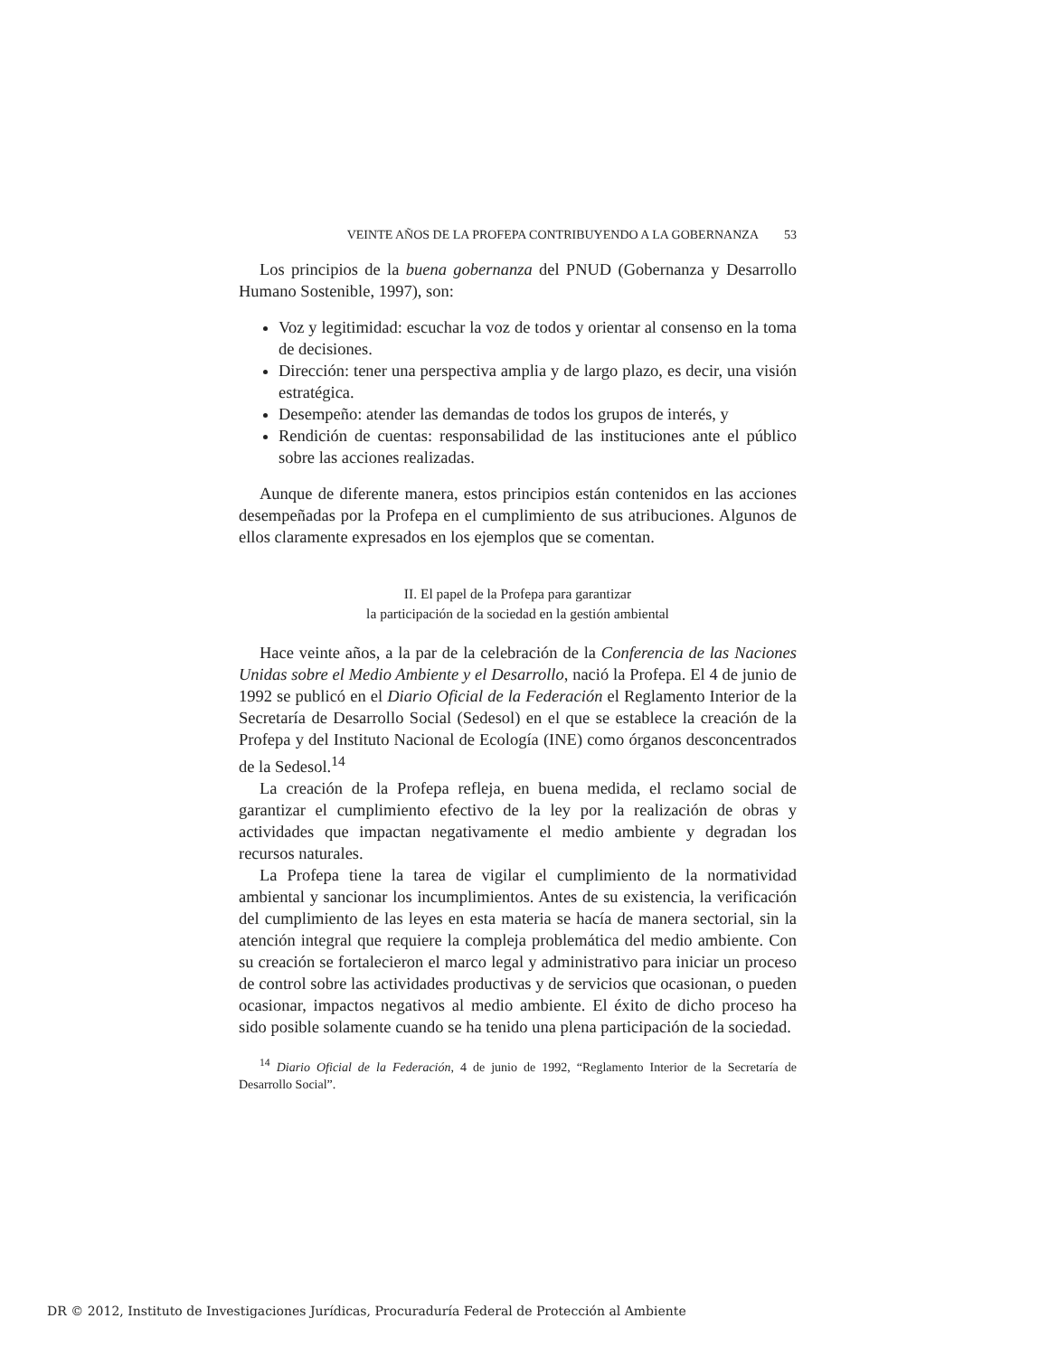VEINTE AÑOS DE LA PROFEPA CONTRIBUYENDO A LA GOBERNANZA 53
Los principios de la buena gobernanza del PNUD (Gobernanza y Desarrollo Humano Sostenible, 1997), son:
Voz y legitimidad: escuchar la voz de todos y orientar al consenso en la toma de decisiones.
Dirección: tener una perspectiva amplia y de largo plazo, es decir, una visión estratégica.
Desempeño: atender las demandas de todos los grupos de interés, y
Rendición de cuentas: responsabilidad de las instituciones ante el público sobre las acciones realizadas.
Aunque de diferente manera, estos principios están contenidos en las acciones desempeñadas por la Profepa en el cumplimiento de sus atribuciones. Algunos de ellos claramente expresados en los ejemplos que se comentan.
II. El papel de la Profepa para garantizar
la participación de la sociedad en la gestión ambiental
Hace veinte años, a la par de la celebración de la Conferencia de las Naciones Unidas sobre el Medio Ambiente y el Desarrollo, nació la Profepa. El 4 de junio de 1992 se publicó en el Diario Oficial de la Federación el Reglamento Interior de la Secretaría de Desarrollo Social (Sedesol) en el que se establece la creación de la Profepa y del Instituto Nacional de Ecología (INE) como órganos desconcentrados de la Sedesol.<sup>14</sup>
La creación de la Profepa refleja, en buena medida, el reclamo social de garantizar el cumplimiento efectivo de la ley por la realización de obras y actividades que impactan negativamente el medio ambiente y degradan los recursos naturales.
La Profepa tiene la tarea de vigilar el cumplimiento de la normatividad ambiental y sancionar los incumplimientos. Antes de su existencia, la verificación del cumplimiento de las leyes en esta materia se hacía de manera sectorial, sin la atención integral que requiere la compleja problemática del medio ambiente. Con su creación se fortalecieron el marco legal y administrativo para iniciar un proceso de control sobre las actividades productivas y de servicios que ocasionan, o pueden ocasionar, impactos negativos al medio ambiente. El éxito de dicho proceso ha sido posible solamente cuando se ha tenido una plena participación de la sociedad.
<sup>14</sup> Diario Oficial de la Federación, 4 de junio de 1992, “Reglamento Interior de la Secretaría de Desarrollo Social”.
DR © 2012, Instituto de Investigaciones Jurídicas, Procuraduría Federal de Protección al Ambiente